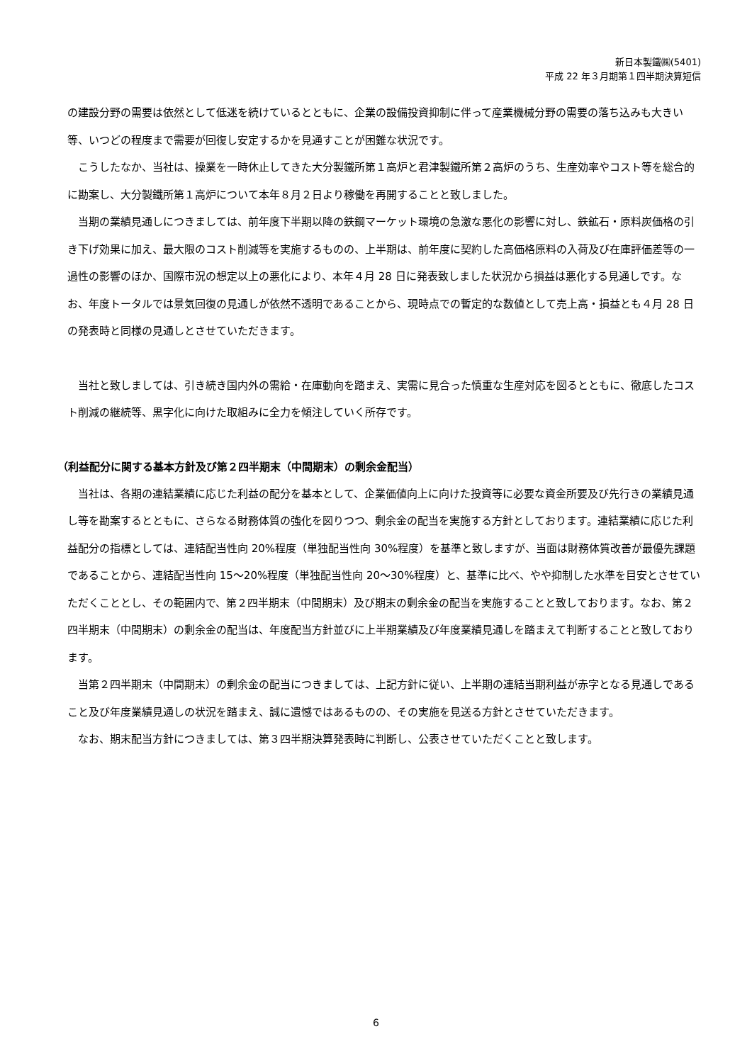新日本製鐵㈱(5401)
平成 22 年３月期第１四半期決算短信
の建設分野の需要は依然として低迷を続けているとともに、企業の設備投資抑制に伴って産業機械分野の需要の落ち込みも大きい等、いつどの程度まで需要が回復し安定するかを見通すことが困難な状況です。
　こうしたなか、当社は、操業を一時休止してきた大分製鐵所第１高炉と君津製鐵所第２高炉のうち、生産効率やコスト等を総合的に勘案し、大分製鐵所第１高炉について本年８月２日より稼働を再開することと致しました。
　当期の業績見通しにつきましては、前年度下半期以降の鉄鋼マーケット環境の急激な悪化の影響に対し、鉄鉱石・原料炭価格の引き下げ効果に加え、最大限のコスト削減等を実施するものの、上半期は、前年度に契約した高価格原料の入荷及び在庫評価差等の一過性の影響のほか、国際市況の想定以上の悪化により、本年４月 28 日に発表致しました状況から損益は悪化する見通しです。なお、年度トータルでは景気回復の見通しが依然不透明であることから、現時点での暫定的な数値として売上高・損益とも４月 28 日の発表時と同様の見通しとさせていただきます。
　当社と致しましては、引き続き国内外の需給・在庫動向を踏まえ、実需に見合った慎重な生産対応を図るとともに、徹底したコスト削減の継続等、黒字化に向けた取組みに全力を傾注していく所存です。
（利益配分に関する基本方針及び第２四半期末（中間期末）の剰余金配当）
　当社は、各期の連結業績に応じた利益の配分を基本として、企業価値向上に向けた投資等に必要な資金所要及び先行きの業績見通し等を勘案するとともに、さらなる財務体質の強化を図りつつ、剰余金の配当を実施する方針としております。連結業績に応じた利益配分の指標としては、連結配当性向 20%程度（単独配当性向 30%程度）を基準と致しますが、当面は財務体質改善が最優先課題であることから、連結配当性向 15～20%程度（単独配当性向 20～30%程度）と、基準に比べ、やや抑制した水準を目安とさせていただくこととし、その範囲内で、第２四半期末（中間期末）及び期末の剰余金の配当を実施することと致しております。なお、第２四半期末（中間期末）の剰余金の配当は、年度配当方針並びに上半期業績及び年度業績見通しを踏まえて判断することと致しております。
　当第２四半期末（中間期末）の剰余金の配当につきましては、上記方針に従い、上半期の連結当期利益が赤字となる見通しであること及び年度業績見通しの状況を踏まえ、誠に遺憾ではあるものの、その実施を見送る方針とさせていただきます。
　なお、期末配当方針につきましては、第３四半期決算発表時に判断し、公表させていただくことと致します。
6